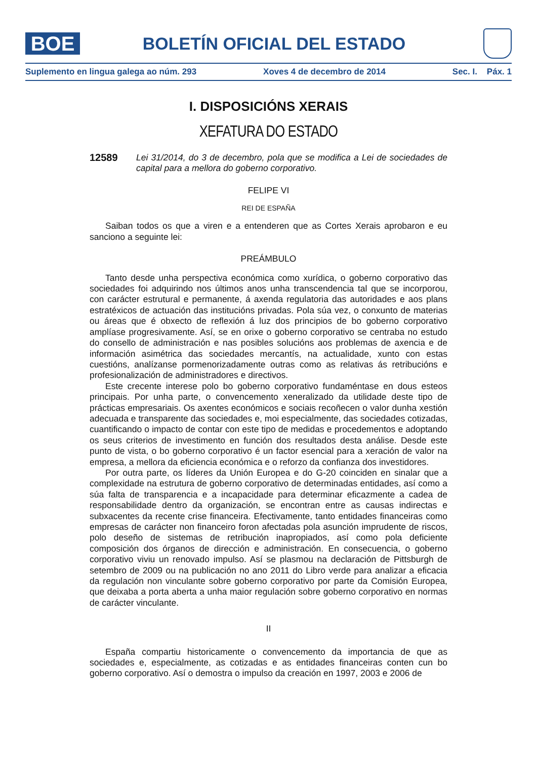BOE
BOLETÍN OFICIAL DEL ESTADO
Suplemento en lingua galega ao núm. 293 Xoves 4 de decembro de 2014 Sec. I. Páx. 1
I. DISPOSICIÓNS XERAIS
XEFATURA DO ESTADO
12589 Lei 31/2014, do 3 de decembro, pola que se modifica a Lei de sociedades de capital para a mellora do goberno corporativo.
FELIPE VI
REI DE ESPAÑA
Saiban todos os que a viren e a entenderen que as Cortes Xerais aprobaron e eu sanciono a seguinte lei:
PREÁMBULO
Tanto desde unha perspectiva económica como xurídica, o goberno corporativo das sociedades foi adquirindo nos últimos anos unha transcendencia tal que se incorporou, con carácter estrutural e permanente, á axenda regulatoria das autoridades e aos plans estratéxicos de actuación das institucións privadas. Pola súa vez, o conxunto de materias ou áreas que é obxecto de reflexión á luz dos principios de bo goberno corporativo amplíase progresivamente. Así, se en orixe o goberno corporativo se centraba no estudo do consello de administración e nas posibles solucións aos problemas de axencia e de información asimétrica das sociedades mercantís, na actualidade, xunto con estas cuestións, analízanse pormenorizadamente outras como as relativas ás retribucións e profesionalización de administradores e directivos.
Este crecente interese polo bo goberno corporativo fundaméntase en dous esteos principais. Por unha parte, o convencemento xeneralizado da utilidade deste tipo de prácticas empresariais. Os axentes económicos e sociais recoñecen o valor dunha xestión adecuada e transparente das sociedades e, moi especialmente, das sociedades cotizadas, cuantificando o impacto de contar con este tipo de medidas e procedementos e adoptando os seus criterios de investimento en función dos resultados desta análise. Desde este punto de vista, o bo goberno corporativo é un factor esencial para a xeración de valor na empresa, a mellora da eficiencia económica e o reforzo da confianza dos investidores.
Por outra parte, os líderes da Unión Europea e do G-20 coinciden en sinalar que a complexidade na estrutura de goberno corporativo de determinadas entidades, así como a súa falta de transparencia e a incapacidade para determinar eficazmente a cadea de responsabilidade dentro da organización, se encontran entre as causas indirectas e subxacentes da recente crise financeira. Efectivamente, tanto entidades financeiras como empresas de carácter non financeiro foron afectadas pola asunción imprudente de riscos, polo deseño de sistemas de retribución inapropiados, así como pola deficiente composición dos órganos de dirección e administración. En consecuencia, o goberno corporativo viviu un renovado impulso. Así se plasmou na declaración de Pittsburgh de setembro de 2009 ou na publicación no ano 2011 do Libro verde para analizar a eficacia da regulación non vinculante sobre goberno corporativo por parte da Comisión Europea, que deixaba a porta aberta a unha maior regulación sobre goberno corporativo en normas de carácter vinculante.
II
España compartiu historicamente o convencemento da importancia de que as sociedades e, especialmente, as cotizadas e as entidades financeiras conten cun bo goberno corporativo. Así o demostra o impulso da creación en 1997, 2003 e 2006 de